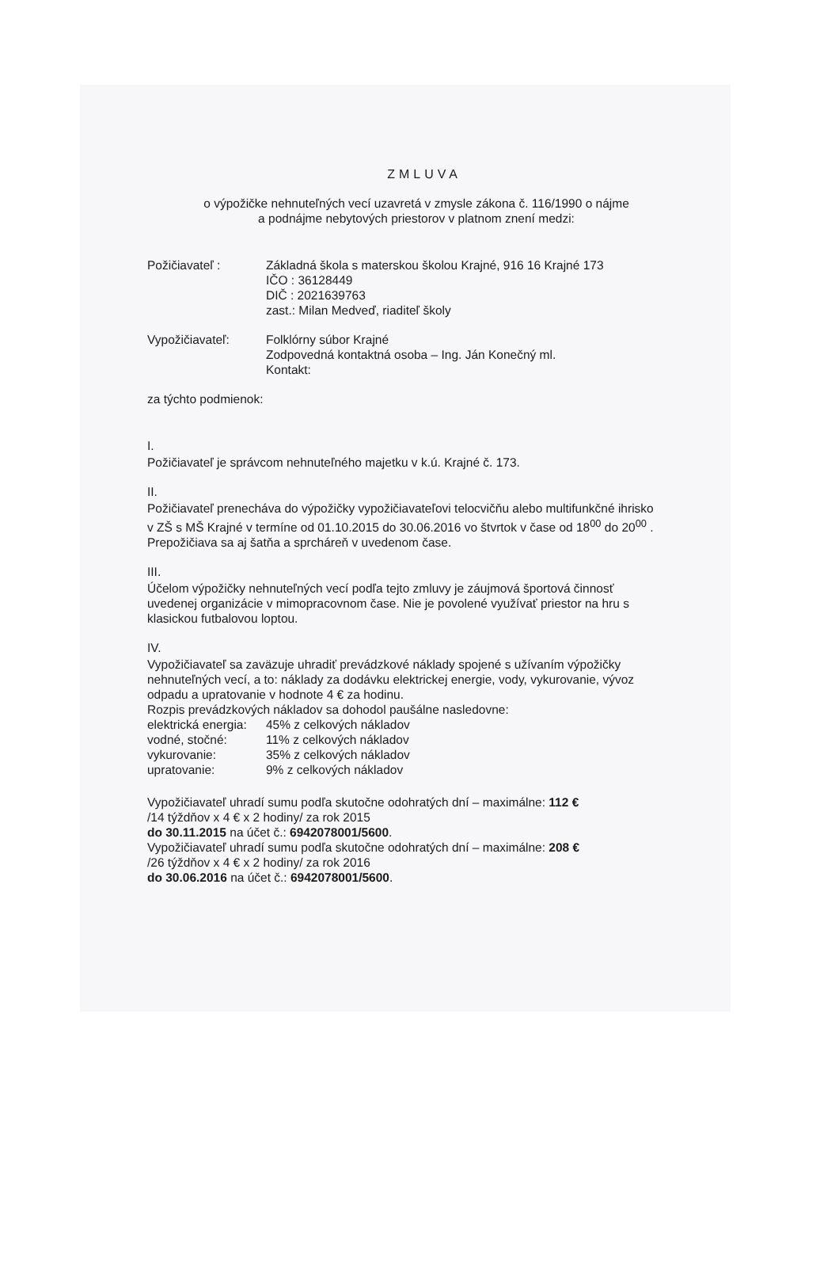ZMLUVA
o výpožičke nehnuteľných vecí uzavretá v zmysle zákona č. 116/1990 o nájme
a podnájme nebytových priestorov v platnom znení medzi:
Požičiavateľ : Základná škola s materskou školou Krajné, 916 16 Krajné 173
IČO : 36128449
DIČ : 2021639763
zast.: Milan Medveď, riaditeľ školy
Vypožičiavateľ: Folklórny súbor Krajné
Zodpovedná kontaktná osoba – Ing. Ján Konečný ml.
Kontakt:
za týchto podmienok:
I.
Požičiavateľ je správcom nehnuteľného majetku v k.ú. Krajné č. 173.
II.
Požičiavateľ prenecháva do výpožičky vypožičiavateľovi telocvičňu alebo multifunkčné ihrisko v ZŠ s MŠ Krajné v termíne od 01.10.2015 do 30.06.2016 vo štvrtok v čase od 18<sup>00</sup> do 20<sup>00</sup> . Prepožičiava sa aj šatňa a sprcháreň v uvedenom čase.
III.
Účelom výpožičky nehnuteľných vecí podľa tejto zmluvy je záujmová športová činnosť uvedenej organizácie v mimopracovnom čase. Nie je povolené využívať priestor na hru s klasickou futbalovou loptou.
IV.
Vypožičiavateľ sa zaväzuje uhradiť prevádzkové náklady spojené s užívaním výpožičky nehnuteľných vecí, a to: náklady za dodávku elektrickej energie, vody, vykurovanie, vývoz odpadu a upratovanie v hodnote 4 € za hodinu.
Rozpis prevádzkových nákladov sa dohodol paušálne nasledovne:
| elektrická energia: | 45% z celkových nákladov |
| vodné, stočné: | 11% z celkových nákladov |
| vykurovanie: | 35% z celkových nákladov |
| upratovanie: | 9% z celkových nákladov |
Vypožičiavateľ uhradí sumu podľa skutočne odohratých dní – maximálne: 112 €
/14 týždňov x 4 € x 2 hodiny/ za rok 2015
do 30.11.2015 na účet č.: 6942078001/5600.
Vypožičiavateľ uhradí sumu podľa skutočne odohratých dní – maximálne: 208 €
/26 týždňov x 4 € x 2 hodiny/ za rok 2016
do 30.06.2016 na účet č.: 6942078001/5600.